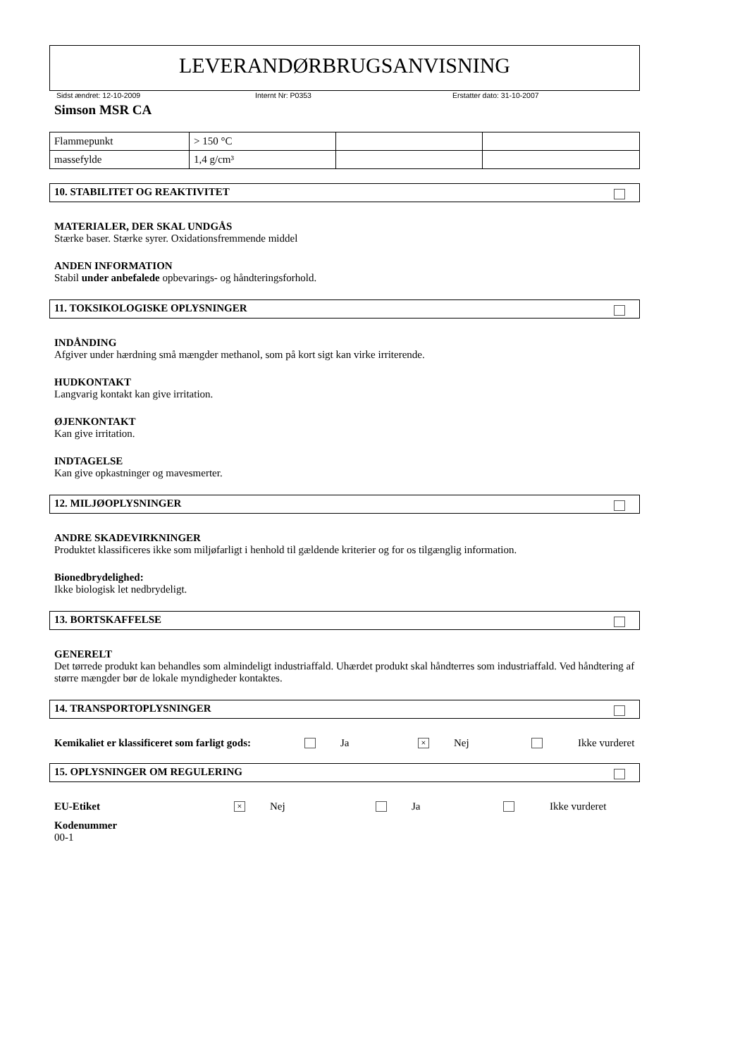LEVERANDØRBRUGSANVISNING
Sidst ændret: 12-10-2009 Internt Nr: P0353 Erstatter dato: 31-10-2007
Simson MSR CA
| Flammepunkt | > 150 °C | | |
| massefylde | 1,4 g/cm³ | | |
10. STABILITET OG REAKTIVITET
MATERIALER, DER SKAL UNDGÅS
Stærke baser. Stærke syrer. Oxidationsfremmende middel
ANDEN INFORMATION
Stabil under anbefalede opbevarings- og håndteringsforhold.
11. TOKSIKOLOGISKE OPLYSNINGER
INDÅNDING
Afgiver under hærdning små mængder methanol, som på kort sigt kan virke irriterende.
HUDKONTAKT
Langvarig kontakt kan give irritation.
ØJENKONTAKT
Kan give irritation.
INDTAGELSE
Kan give opkastninger og mavesmerter.
12. MILJØOPLYSNINGER
ANDRE SKADEVIRKNINGER
Produktet klassificeres ikke som miljøfarligt i henhold til gældende kriterier og for os tilgænglig information.
Bionedbrydelighed:
Ikke biologisk let nedbrydeligt.
13. BORTSKAFFELSE
GENERELT
Det tørrede produkt kan behandles som almindeligt industriaffald. Uhærdet produkt skal håndterres som industriaffald. Ved håndtering af større mængder bør de lokale myndigheder kontaktes.
14. TRANSPORTOPLYSNINGER
Kemikaliet er klassificeret som farligt gods: Ja × Nej Ikke vurderet
15. OPLYSNINGER OM REGULERING
EU-Etiket × Nej Ja Ikke vurderet
Kodenummer
00-1